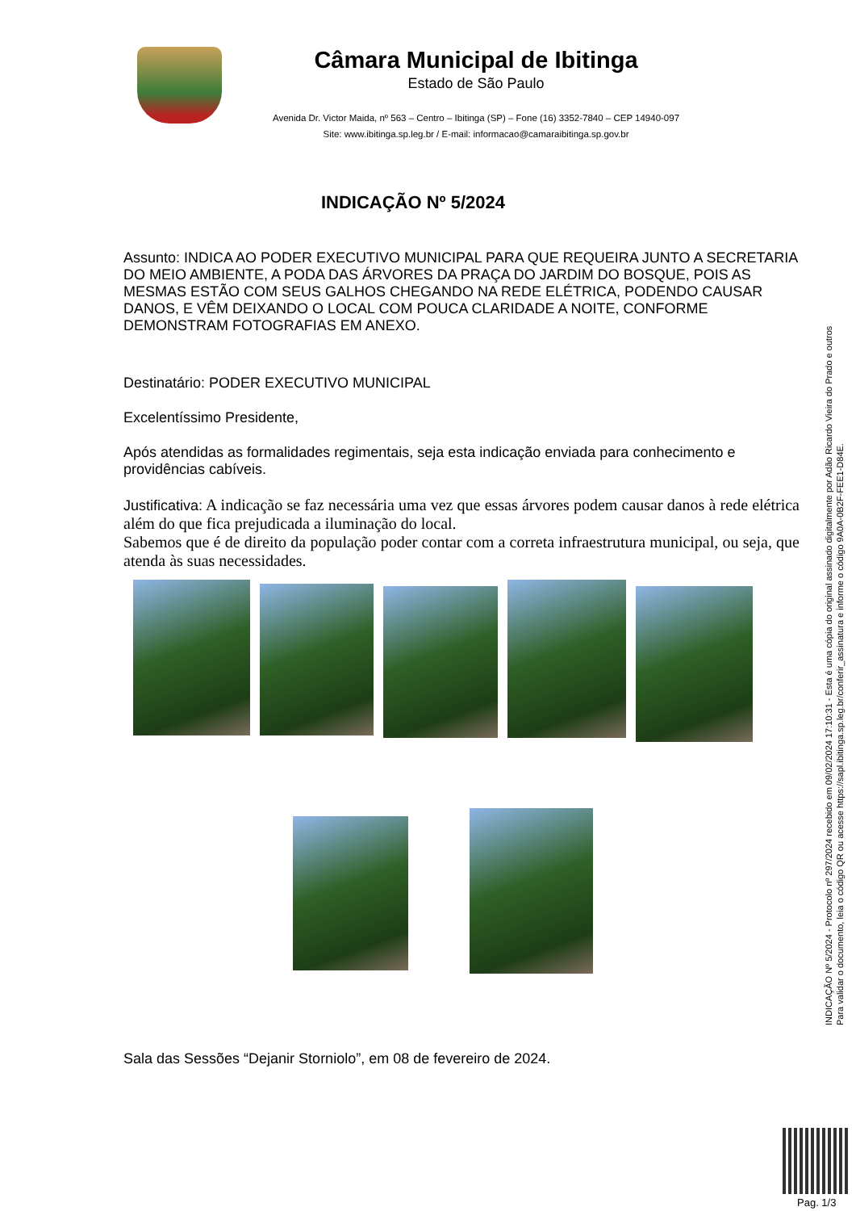Câmara Municipal de Ibitinga
Estado de São Paulo
Avenida Dr. Victor Maida, nº 563 – Centro – Ibitinga (SP) – Fone (16) 3352-7840 – CEP 14940-097
Site: www.ibitinga.sp.leg.br / E-mail: informacao@camaraibitinga.sp.gov.br
INDICAÇÃO Nº 5/2024
Assunto: INDICA AO PODER EXECUTIVO MUNICIPAL PARA QUE REQUEIRA JUNTO A SECRETARIA DO MEIO AMBIENTE, A PODA DAS ÁRVORES DA PRAÇA DO JARDIM DO BOSQUE, POIS AS MESMAS ESTÃO COM SEUS GALHOS CHEGANDO NA REDE ELÉTRICA, PODENDO CAUSAR DANOS, E VÊM DEIXANDO O LOCAL COM POUCA CLARIDADE A NOITE, CONFORME DEMONSTRAM FOTOGRAFIAS EM ANEXO.
Destinatário: PODER EXECUTIVO MUNICIPAL
Excelentíssimo Presidente,
Após atendidas as formalidades regimentais, seja esta indicação enviada para conhecimento e providências cabíveis.
Justificativa: A indicação se faz necessária uma vez que essas árvores podem causar danos à rede elétrica além do que fica prejudicada a iluminação do local.
Sabemos que é de direito da população poder contar com a correta infraestrutura municipal, ou seja, que atenda às suas necessidades.
Sala das Sessões “Dejanir Storniolo”, em 08 de fevereiro de 2024.
INDICAÇÃO Nº 5/2024 - Protocolo nº 297/2024 recebido em 09/02/2024 17:10:31 - Esta é uma cópia do original assinado digitalmente por Adão Ricardo Vieira do Prado e outros
Para validar o documento, leia o código QR ou acesse https://sapl.ibitinga.sp.leg.br/conferir_assinatura e informe o código 9A0A-0B2F-FEE1-D84E.
Pag. 1/3